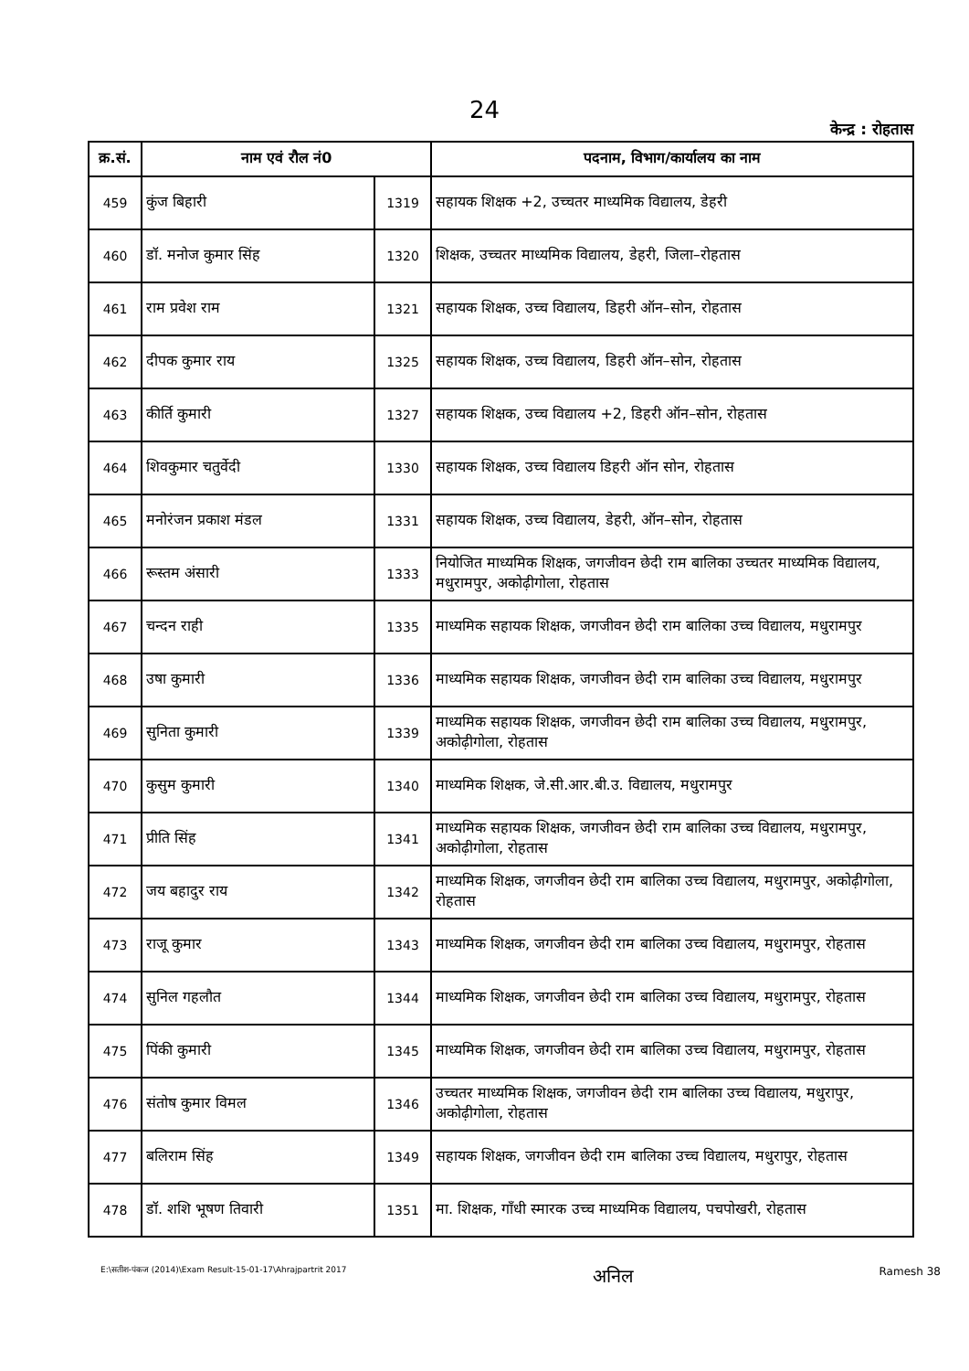24
केन्द्र : रोहतास
| क्र.सं. | नाम एवं रौल नं0 | | पदनाम, विभाग/कार्यालय का नाम |
| --- | --- | --- | --- |
| 459 | कुंज बिहारी | 1319 | सहायक शिक्षक +2, उच्चतर माध्यमिक विद्यालय, डेहरी |
| 460 | डॉ. मनोज कुमार सिंह | 1320 | शिक्षक, उच्चतर माध्यमिक विद्यालय, डेहरी, जिला–रोहतास |
| 461 | राम प्रवेश राम | 1321 | सहायक शिक्षक, उच्च विद्यालय, डिहरी ऑन–सोन, रोहतास |
| 462 | दीपक कुमार राय | 1325 | सहायक शिक्षक, उच्च विद्यालय, डिहरी ऑन–सोन, रोहतास |
| 463 | कीर्ति कुमारी | 1327 | सहायक शिक्षक, उच्च विद्यालय +2, डिहरी ऑन–सोन, रोहतास |
| 464 | शिवकुमार चतुर्वेदी | 1330 | सहायक शिक्षक, उच्च विद्यालय डिहरी ऑन सोन, रोहतास |
| 465 | मनोरंजन प्रकाश मंडल | 1331 | सहायक शिक्षक, उच्च विद्यालय, डेहरी, ऑन–सोन, रोहतास |
| 466 | रूस्तम अंसारी | 1333 | नियोजित माध्यमिक शिक्षक, जगजीवन छेदी राम बालिका उच्चतर माध्यमिक विद्यालय, मधुरामपुर, अकोढ़ीगोला, रोहतास |
| 467 | चन्दन राही | 1335 | माध्यमिक सहायक शिक्षक, जगजीवन छेदी राम बालिका उच्च विद्यालय, मधुरामपुर |
| 468 | उषा कुमारी | 1336 | माध्यमिक सहायक शिक्षक, जगजीवन छेदी राम बालिका उच्च विद्यालय, मधुरामपुर |
| 469 | सुनिता कुमारी | 1339 | माध्यमिक सहायक शिक्षक, जगजीवन छेदी राम बालिका उच्च विद्यालय, मधुरामपुर, अकोढ़ीगोला, रोहतास |
| 470 | कुसुम कुमारी | 1340 | माध्यमिक शिक्षक, जे.सी.आर.बी.उ. विद्यालय, मधुरामपुर |
| 471 | प्रीति सिंह | 1341 | माध्यमिक सहायक शिक्षक, जगजीवन छेदी राम बालिका उच्च विद्यालय, मधुरामपुर, अकोढ़ीगोला, रोहतास |
| 472 | जय बहादुर राय | 1342 | माध्यमिक शिक्षक, जगजीवन छेदी राम बालिका उच्च विद्यालय, मधुरामपुर, अकोढ़ीगोला, रोहतास |
| 473 | राजू कुमार | 1343 | माध्यमिक शिक्षक, जगजीवन छेदी राम बालिका उच्च विद्यालय, मधुरामपुर, रोहतास |
| 474 | सुनिल गहलौत | 1344 | माध्यमिक शिक्षक, जगजीवन छेदी राम बालिका उच्च विद्यालय, मधुरामपुर, रोहतास |
| 475 | पिंकी कुमारी | 1345 | माध्यमिक शिक्षक, जगजीवन छेदी राम बालिका उच्च विद्यालय, मधुरामपुर, रोहतास |
| 476 | संतोष कुमार विमल | 1346 | उच्चतर माध्यमिक शिक्षक, जगजीवन छेदी राम बालिका उच्च विद्यालय, मधुरापुर, अकोढ़ीगोला, रोहतास |
| 477 | बलिराम सिंह | 1349 | सहायक शिक्षक, जगजीवन छेदी राम बालिका उच्च विद्यालय, मधुरापुर, रोहतास |
| 478 | डॉ. शशि भूषण तिवारी | 1351 | मा. शिक्षक, गाँधी स्मारक उच्च माध्यमिक विद्यालय, पचपोखरी, रोहतास |
E:\सतीश-पंकज (2014)\Exam Result-15-01-17\Ahrajpartrit 2017 अनिल Ramesh 38